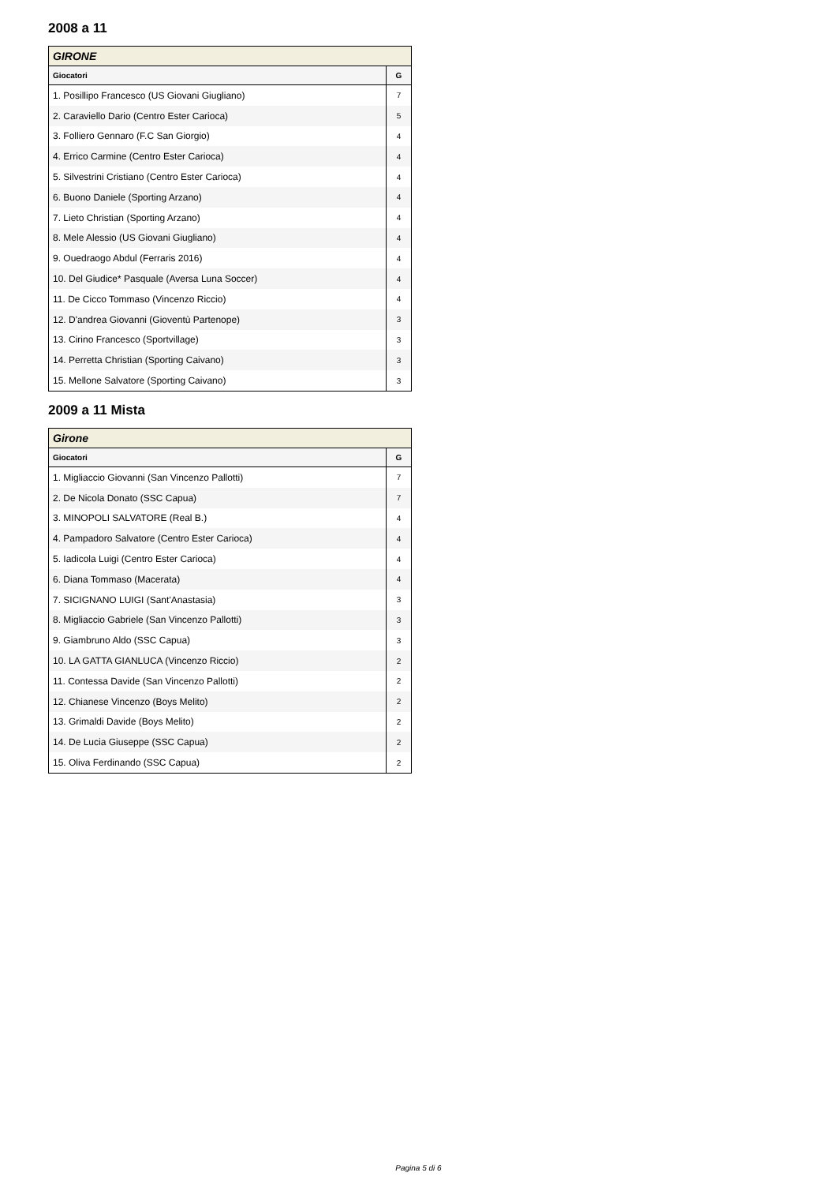2008 a 11
| GIRONE | |
| --- | --- |
| Giocatori | G |
| 1. Posillipo Francesco (US Giovani Giugliano) | 7 |
| 2. Caraviello Dario (Centro Ester Carioca) | 5 |
| 3. Folliero Gennaro (F.C San Giorgio) | 4 |
| 4. Errico Carmine (Centro Ester Carioca) | 4 |
| 5. Silvestrini Cristiano (Centro Ester Carioca) | 4 |
| 6. Buono Daniele (Sporting Arzano) | 4 |
| 7. Lieto Christian (Sporting Arzano) | 4 |
| 8. Mele Alessio (US Giovani Giugliano) | 4 |
| 9. Ouedraogo Abdul (Ferraris 2016) | 4 |
| 10. Del Giudice* Pasquale (Aversa Luna Soccer) | 4 |
| 11. De Cicco Tommaso (Vincenzo Riccio) | 4 |
| 12. D'andrea Giovanni (Gioventù Partenope) | 3 |
| 13. Cirino Francesco (Sportvillage) | 3 |
| 14. Perretta Christian (Sporting Caivano) | 3 |
| 15. Mellone Salvatore (Sporting Caivano) | 3 |
2009 a 11 Mista
| Girone | |
| --- | --- |
| Giocatori | G |
| 1. Migliaccio Giovanni (San Vincenzo Pallotti) | 7 |
| 2. De Nicola Donato (SSC Capua) | 7 |
| 3. MINOPOLI SALVATORE (Real B.) | 4 |
| 4. Pampadoro Salvatore (Centro Ester Carioca) | 4 |
| 5. Iadicola Luigi (Centro Ester Carioca) | 4 |
| 6. Diana Tommaso (Macerata) | 4 |
| 7. SICIGNANO LUIGI (Sant'Anastasia) | 3 |
| 8. Migliaccio Gabriele (San Vincenzo Pallotti) | 3 |
| 9. Giambruno Aldo (SSC Capua) | 3 |
| 10. LA GATTA GIANLUCA (Vincenzo Riccio) | 2 |
| 11. Contessa Davide (San Vincenzo Pallotti) | 2 |
| 12. Chianese Vincenzo (Boys Melito) | 2 |
| 13. Grimaldi Davide (Boys Melito) | 2 |
| 14. De Lucia Giuseppe (SSC Capua) | 2 |
| 15. Oliva Ferdinando (SSC Capua) | 2 |
Pagina 5 di 6